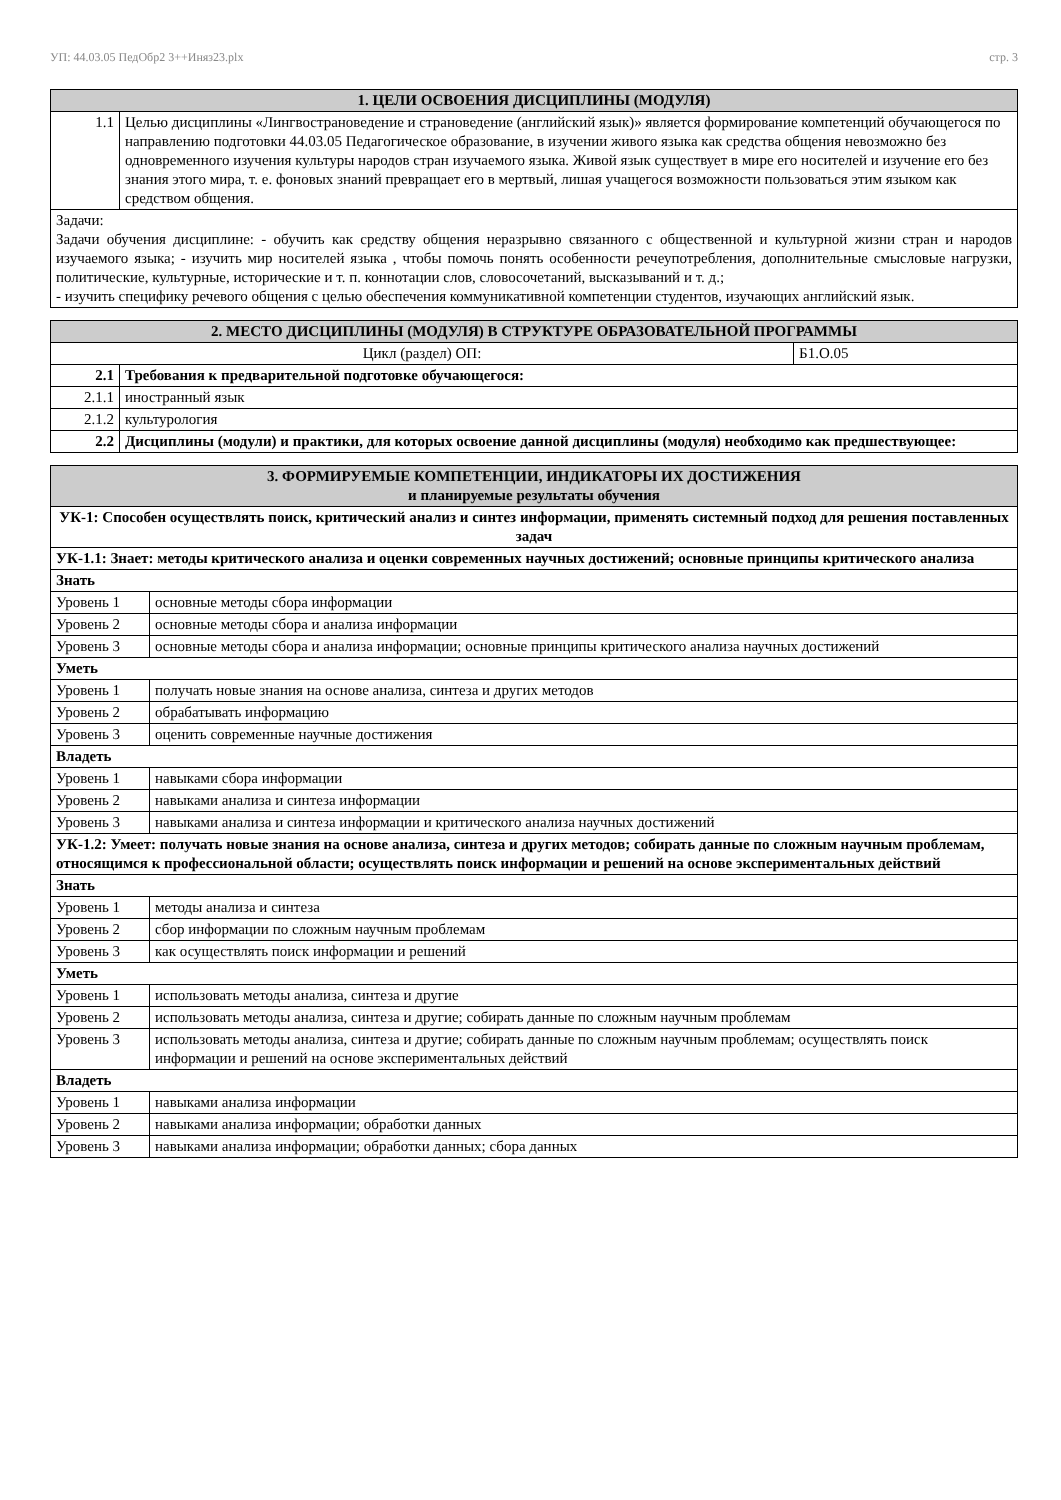УП: 44.03.05 ПедОбр2 3++Иняз23.plx стр. 3
| 1. ЦЕЛИ ОСВОЕНИЯ ДИСЦИПЛИНЫ (МОДУЛЯ) | |
| --- | --- |
| 1.1 | Целью дисциплины «Лингвострановедение и страноведение (английский язык)» является формирование компетенций обучающегося по направлению подготовки 44.03.05 Педагогическое образование, в изучении живого языка как средства общения невозможно без одновременного изучения культуры народов стран изучаемого языка. Живой язык существует в мире его носителей и изучение его без знания этого мира, т. е. фоновых знаний превращает его в мертвый, лишая учащегося возможности пользоваться этим языком как средством общения. |
| Задачи: Задачи обучения дисциплине: - обучить как средству общения неразрывно связанного с общественной и культурной жизни стран и народов изучаемого языка; - изучить мир носителей языка , чтобы помочь понять особенности речеупотребления, дополнительные смысловые нагрузки, политические, культурные, исторические и т. п. коннотации слов, словосочетаний, высказываний и т. д.; - изучить специфику речевого общения с целью обеспечения коммуникативной компетенции студентов, изучающих английский язык. | |
| 2. МЕСТО ДИСЦИПЛИНЫ (МОДУЛЯ) В СТРУКТУРЕ ОБРАЗОВАТЕЛЬНОЙ ПРОГРАММЫ | | |
| --- | --- | --- |
| Цикл (раздел) ОП: | | Б1.О.05 |
| 2.1 | Требования к предварительной подготовке обучающегося: | |
| 2.1.1 | иностранный язык | |
| 2.1.2 | культурология | |
| 2.2 | Дисциплины (модули) и практики, для которых освоение данной дисциплины (модуля) необходимо как предшествующее: | |
| 3. ФОРМИРУЕМЫЕ КОМПЕТЕНЦИИ, ИНДИКАТОРЫ ИХ ДОСТИЖЕНИЯ и планируемые результаты обучения | |
| --- | --- |
| УК-1: Способен осуществлять поиск, критический анализ и синтез информации, применять системный подход для решения поставленных задач | |
| УК-1.1: Знает: методы критического анализа и оценки современных научных достижений; основные принципы критического анализа | |
| Знать | |
| Уровень 1 | основные методы сбора информации |
| Уровень 2 | основные методы сбора и анализа информации |
| Уровень 3 | основные методы сбора и анализа информации; основные принципы критического анализа научных достижений |
| Уметь | |
| Уровень 1 | получать новые знания на основе анализа, синтеза и других методов |
| Уровень 2 | обрабатывать информацию |
| Уровень 3 | оценить современные научные достижения |
| Владеть | |
| Уровень 1 | навыками сбора информации |
| Уровень 2 | навыками анализа и синтеза информации |
| Уровень 3 | навыками анализа и синтеза информации и критического анализа научных достижений |
| УК-1.2: Умеет: получать новые знания на основе анализа, синтеза и других методов; собирать данные по сложным научным проблемам, относящимся к профессиональной области; осуществлять поиск информации и решений на основе экспериментальных действий | |
| Знать | |
| Уровень 1 | методы анализа и синтеза |
| Уровень 2 | сбор информации по сложным научным проблемам |
| Уровень 3 | как осуществлять поиск информации и решений |
| Уметь | |
| Уровень 1 | использовать методы анализа, синтеза и другие |
| Уровень 2 | использовать методы анализа, синтеза и другие; собирать данные по сложным научным проблемам |
| Уровень 3 | использовать методы анализа, синтеза и другие; собирать данные по сложным научным проблемам; осуществлять поиск информации и решений на основе экспериментальных действий |
| Владеть | |
| Уровень 1 | навыками анализа информации |
| Уровень 2 | навыками анализа информации; обработки данных |
| Уровень 3 | навыками анализа информации; обработки данных; сбора данных |